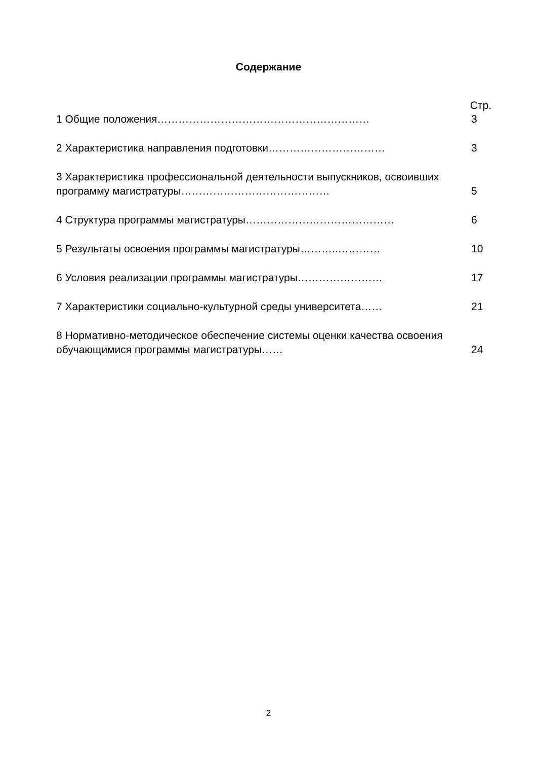Содержание
Стр.
1 Общие положения…………………………………………………… 3
2 Характеристика направления подготовки…………………………… 3
3 Характеристика профессиональной деятельности выпускников, освоивших программу магистратуры……………………………………
5
4 Структура программы магистратуры…………………………………… 6
5 Результаты освоения программы магистратуры………..………… 10
6 Условия реализации программы магистратуры…………………… 17
7 Характеристики социально-культурной среды университета…… 21
8 Нормативно-методическое обеспечение системы оценки качества освоения обучающимися программы магистратуры……
24
2